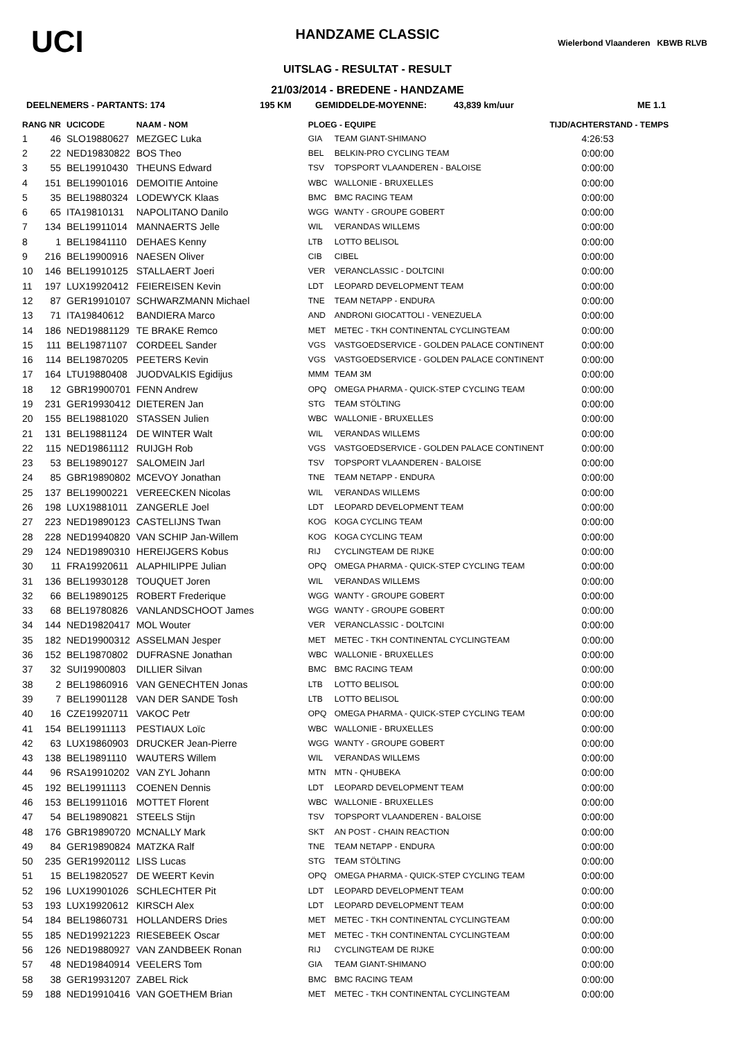UCI
Wielerbond Vlaanderen KBWB RLVB
HANDZAME CLASSIC
UITSLAG - RESULTAT - RESULT
21/03/2014 - BREDENE - HANDZAME
DEELNEMERS - PARTANTS: 174 195 KM GEMIDDELDE-MOYENNE: 43,839 km/uur ME 1.1
| RANG NR | | UCICODE | NAAM - NOM | PLOEG - EQUIPE | | TIJD/ACHTERSTAND - TEMPS |
| --- | --- | --- | --- | --- | --- | --- |
| 1 | 46 | SLO19880627 | MEZGEC Luka | GIA | TEAM GIANT-SHIMANO | 4:26:53 |
| 2 | 22 | NED19830822 | BOS Theo | BEL | BELKIN-PRO CYCLING TEAM | 0:00:00 |
| 3 | 55 | BEL19910430 | THEUNS Edward | TSV | TOPSPORT VLAANDEREN - BALOISE | 0:00:00 |
| 4 | 151 | BEL19901016 | DEMOITIE Antoine | WBC | WALLONIE - BRUXELLES | 0:00:00 |
| 5 | 35 | BEL19880324 | LODEWYCK Klaas | BMC | BMC RACING TEAM | 0:00:00 |
| 6 | 65 | ITA19810131 | NAPOLITANO Danilo | WGG | WANTY - GROUPE GOBERT | 0:00:00 |
| 7 | 134 | BEL19911014 | MANNAERTS Jelle | WIL | VERANDAS WILLEMS | 0:00:00 |
| 8 | 1 | BEL19841110 | DEHAES Kenny | LTB | LOTTO BELISOL | 0:00:00 |
| 9 | 216 | BEL19900916 | NAESEN Oliver | CIB | CIBEL | 0:00:00 |
| 10 | 146 | BEL19910125 | STALLAERT Joeri | VER | VERANCLASSIC - DOLTCINI | 0:00:00 |
| 11 | 197 | LUX19920412 | FEIEREISEN Kevin | LDT | LEOPARD DEVELOPMENT TEAM | 0:00:00 |
| 12 | 87 | GER19910107 | SCHWARZMANN Michael | TNE | TEAM NETAPP - ENDURA | 0:00:00 |
| 13 | 71 | ITA19840612 | BANDIERA Marco | AND | ANDRONI GIOCATTOLI - VENEZUELA | 0:00:00 |
| 14 | 186 | NED19881129 | TE BRAKE Remco | MET | METEC - TKH CONTINENTAL CYCLINGTEAM | 0:00:00 |
| 15 | 111 | BEL19871107 | CORDEEL Sander | VGS | VASTGOEDSERVICE - GOLDEN PALACE CONTINENT | 0:00:00 |
| 16 | 114 | BEL19870205 | PEETERS Kevin | VGS | VASTGOEDSERVICE - GOLDEN PALACE CONTINENT | 0:00:00 |
| 17 | 164 | LTU19880408 | JUODVALKIS Egidijus | MMM | TEAM 3M | 0:00:00 |
| 18 | 12 | GBR19900701 | FENN Andrew | OPQ | OMEGA PHARMA - QUICK-STEP CYCLING TEAM | 0:00:00 |
| 19 | 231 | GER19930412 | DIETEREN Jan | STG | TEAM STÖLTING | 0:00:00 |
| 20 | 155 | BEL19881020 | STASSEN Julien | WBC | WALLONIE - BRUXELLES | 0:00:00 |
| 21 | 131 | BEL19881124 | DE WINTER Walt | WIL | VERANDAS WILLEMS | 0:00:00 |
| 22 | 115 | NED19861112 | RUIJGH Rob | VGS | VASTGOEDSERVICE - GOLDEN PALACE CONTINENT | 0:00:00 |
| 23 | 53 | BEL19890127 | SALOMEIN Jarl | TSV | TOPSPORT VLAANDEREN - BALOISE | 0:00:00 |
| 24 | 85 | GBR19890802 | MCEVOY Jonathan | TNE | TEAM NETAPP - ENDURA | 0:00:00 |
| 25 | 137 | BEL19900221 | VEREECKEN Nicolas | WIL | VERANDAS WILLEMS | 0:00:00 |
| 26 | 198 | LUX19881011 | ZANGERLE Joel | LDT | LEOPARD DEVELOPMENT TEAM | 0:00:00 |
| 27 | 223 | NED19890123 | CASTELIJNS Twan | KOG | KOGA CYCLING TEAM | 0:00:00 |
| 28 | 228 | NED19940820 | VAN SCHIP Jan-Willem | KOG | KOGA CYCLING TEAM | 0:00:00 |
| 29 | 124 | NED19890310 | HEREIJGERS Kobus | RIJ | CYCLINGTEAM DE RIJKE | 0:00:00 |
| 30 | 11 | FRA19920611 | ALAPHILIPPE Julian | OPQ | OMEGA PHARMA - QUICK-STEP CYCLING TEAM | 0:00:00 |
| 31 | 136 | BEL19930128 | TOUQUET Joren | WIL | VERANDAS WILLEMS | 0:00:00 |
| 32 | 66 | BEL19890125 | ROBERT Frederique | WGG | WANTY - GROUPE GOBERT | 0:00:00 |
| 33 | 68 | BEL19780826 | VANLANDSCHOOT James | WGG | WANTY - GROUPE GOBERT | 0:00:00 |
| 34 | 144 | NED19820417 | MOL Wouter | VER | VERANCLASSIC - DOLTCINI | 0:00:00 |
| 35 | 182 | NED19900312 | ASSELMAN Jesper | MET | METEC - TKH CONTINENTAL CYCLINGTEAM | 0:00:00 |
| 36 | 152 | BEL19870802 | DUFRASNE Jonathan | WBC | WALLONIE - BRUXELLES | 0:00:00 |
| 37 | 32 | SUI19900803 | DILLIER Silvan | BMC | BMC RACING TEAM | 0:00:00 |
| 38 | 2 | BEL19860916 | VAN GENECHTEN Jonas | LTB | LOTTO BELISOL | 0:00:00 |
| 39 | 7 | BEL19901128 | VAN DER SANDE Tosh | LTB | LOTTO BELISOL | 0:00:00 |
| 40 | 16 | CZE19920711 | VAKOC Petr | OPQ | OMEGA PHARMA - QUICK-STEP CYCLING TEAM | 0:00:00 |
| 41 | 154 | BEL19911113 | PESTIAUX Loïc | WBC | WALLONIE - BRUXELLES | 0:00:00 |
| 42 | 63 | LUX19860903 | DRUCKER Jean-Pierre | WGG | WANTY - GROUPE GOBERT | 0:00:00 |
| 43 | 138 | BEL19891110 | WAUTERS Willem | WIL | VERANDAS WILLEMS | 0:00:00 |
| 44 | 96 | RSA19910202 | VAN ZYL Johann | MTN | MTN - QHUBEKA | 0:00:00 |
| 45 | 192 | BEL19911113 | COENEN Dennis | LDT | LEOPARD DEVELOPMENT TEAM | 0:00:00 |
| 46 | 153 | BEL19911016 | MOTTET Florent | WBC | WALLONIE - BRUXELLES | 0:00:00 |
| 47 | 54 | BEL19890821 | STEELS Stijn | TSV | TOPSPORT VLAANDEREN - BALOISE | 0:00:00 |
| 48 | 176 | GBR19890720 | MCNALLY Mark | SKT | AN POST - CHAIN REACTION | 0:00:00 |
| 49 | 84 | GER19890824 | MATZKA Ralf | TNE | TEAM NETAPP - ENDURA | 0:00:00 |
| 50 | 235 | GER19920112 | LISS Lucas | STG | TEAM STÖLTING | 0:00:00 |
| 51 | 15 | BEL19820527 | DE WEERT Kevin | OPQ | OMEGA PHARMA - QUICK-STEP CYCLING TEAM | 0:00:00 |
| 52 | 196 | LUX19901026 | SCHLECHTER Pit | LDT | LEOPARD DEVELOPMENT TEAM | 0:00:00 |
| 53 | 193 | LUX19920612 | KIRSCH Alex | LDT | LEOPARD DEVELOPMENT TEAM | 0:00:00 |
| 54 | 184 | BEL19860731 | HOLLANDERS Dries | MET | METEC - TKH CONTINENTAL CYCLINGTEAM | 0:00:00 |
| 55 | 185 | NED19921223 | RIESEBEEK Oscar | MET | METEC - TKH CONTINENTAL CYCLINGTEAM | 0:00:00 |
| 56 | 126 | NED19880927 | VAN ZANDBEEK Ronan | RIJ | CYCLINGTEAM DE RIJKE | 0:00:00 |
| 57 | 48 | NED19840914 | VEELERS Tom | GIA | TEAM GIANT-SHIMANO | 0:00:00 |
| 58 | 38 | GER19931207 | ZABEL Rick | BMC | BMC RACING TEAM | 0:00:00 |
| 59 | 188 | NED19910416 | VAN GOETHEM Brian | MET | METEC - TKH CONTINENTAL CYCLINGTEAM | 0:00:00 |